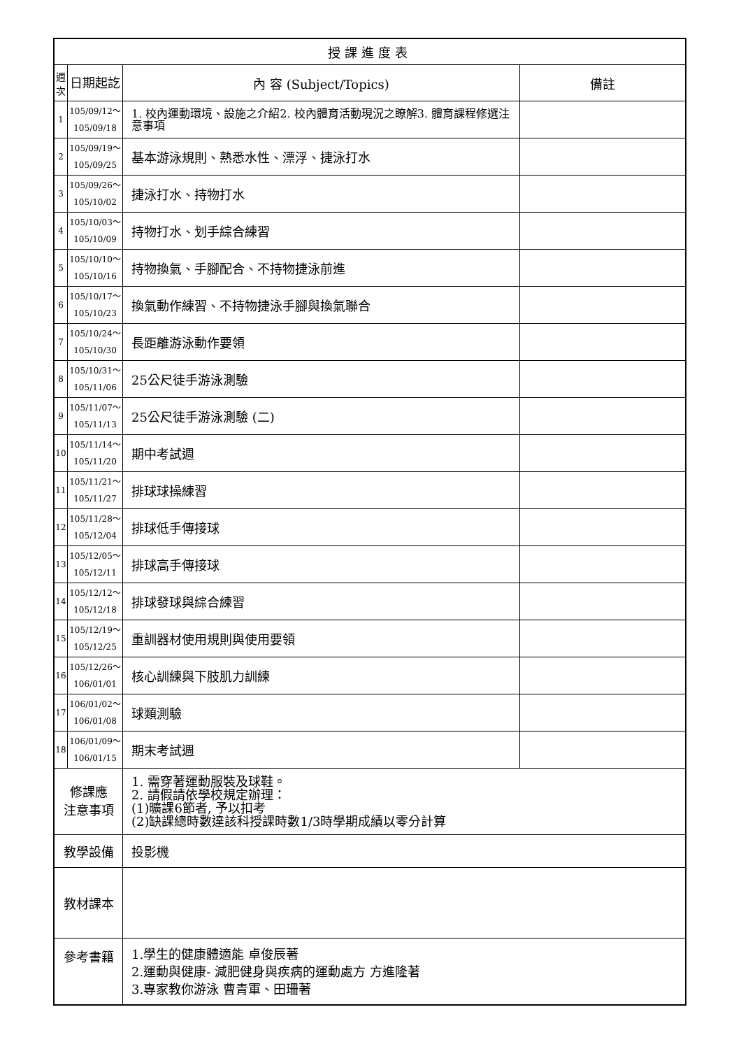| 授課進度表 | | | |
| --- | --- | --- | --- |
| 週次 | 日期起訖 | 內 容 (Subject/Topics) | 備註 |
| 1 | 105/09/12～ 105/09/18 | 1. 校內運動環境、設施之介紹2. 校內體育活動現況之瞭解3. 體育課程修選注意事項 | |
| 2 | 105/09/19～ 105/09/25 | 基本游泳規則、熟悉水性、漂浮、捷泳打水 | |
| 3 | 105/09/26～ 105/10/02 | 捷泳打水、持物打水 | |
| 4 | 105/10/03～ 105/10/09 | 持物打水、划手綜合練習 | |
| 5 | 105/10/10～ 105/10/16 | 持物換氣、手腳配合、不持物捷泳前進 | |
| 6 | 105/10/17～ 105/10/23 | 換氣動作練習、不持物捷泳手腳與換氣聯合 | |
| 7 | 105/10/24～ 105/10/30 | 長距離游泳動作要領 | |
| 8 | 105/10/31～ 105/11/06 | 25公尺徒手游泳測驗 | |
| 9 | 105/11/07～ 105/11/13 | 25公尺徒手游泳測驗 (二) | |
| 10 | 105/11/14～ 105/11/20 | 期中考試週 | |
| 11 | 105/11/21～ 105/11/27 | 排球球操練習 | |
| 12 | 105/11/28～ 105/12/04 | 排球低手傳接球 | |
| 13 | 105/12/05～ 105/12/11 | 排球高手傳接球 | |
| 14 | 105/12/12～ 105/12/18 | 排球發球與綜合練習 | |
| 15 | 105/12/19～ 105/12/25 | 重訓器材使用規則與使用要領 | |
| 16 | 105/12/26～ 106/01/01 | 核心訓練與下肢肌力訓練 | |
| 17 | 106/01/02～ 106/01/08 | 球類測驗 | |
| 18 | 106/01/09～ 106/01/15 | 期末考試週 | |
| 修課應 注意事項 | | 1. 需穿著運動服裝及球鞋。 2. 請假請依學校規定辦理： (1)曠課6節者, 予以扣考 (2)缺課總時數達該科授課時數1/3時學期成績以零分計算 | |
| 教學設備 | | 投影機 | |
| 教材課本 | | | |
| 參考書籍 | | 1.學生的健康體適能 卓俊辰著 2.運動與健康- 減肥健身與疾病的運動處方 方進隆著 3.專家教你游泳 曹青軍、田珊著 | |